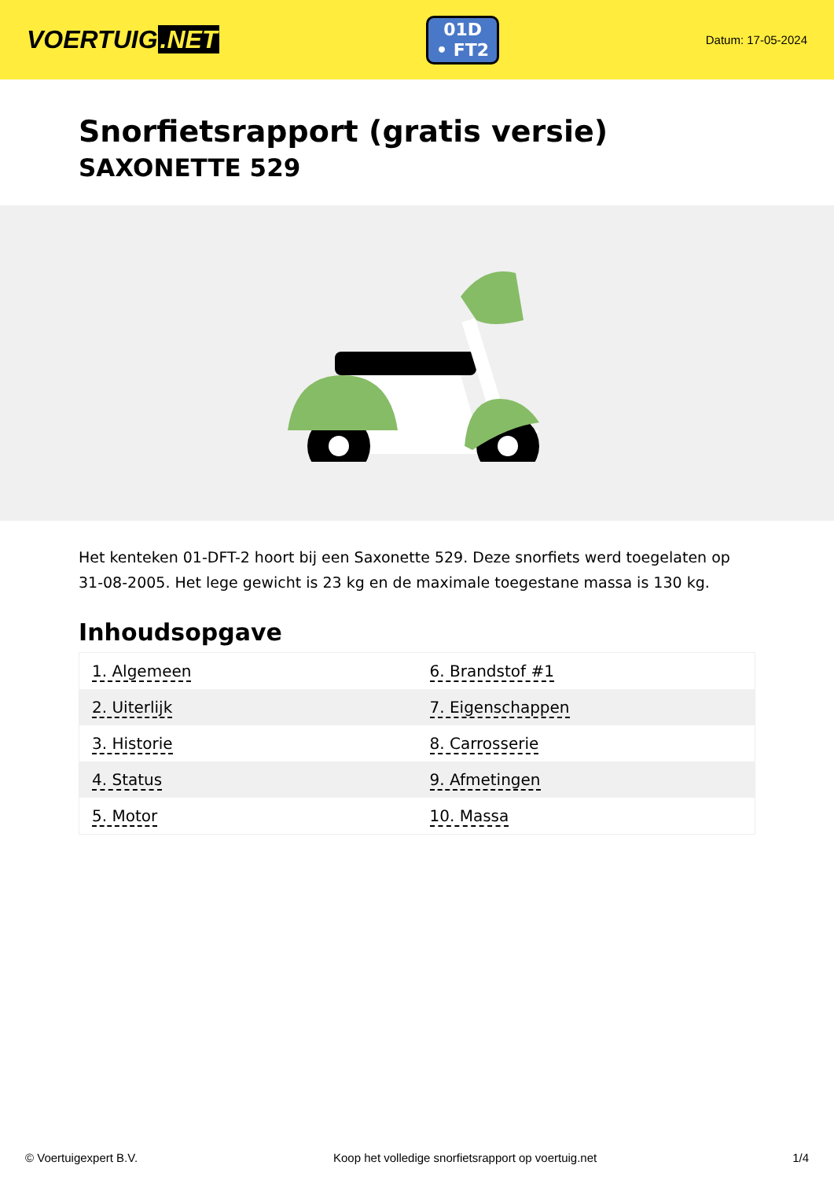VOERTUIG.NET
01D
• FT2
Datum: 17-05-2024
Snorfietsrapport (gratis versie)
SAXONETTE 529
Het kenteken 01-DFT-2 hoort bij een Saxonette 529. Deze snorfiets werd toegelaten op 31-08-2005. Het lege gewicht is 23 kg en de maximale toegestane massa is 130 kg.
Inhoudsopgave
| 1. Algemeen | 6. Brandstof #1 |
| 2. Uiterlijk | 7. Eigenschappen |
| 3. Historie | 8. Carrosserie |
| 4. Status | 9. Afmetingen |
| 5. Motor | 10. Massa |
© Voertuigexpert B.V. Koop het volledige snorfietsrapport op voertuig.net 1/4